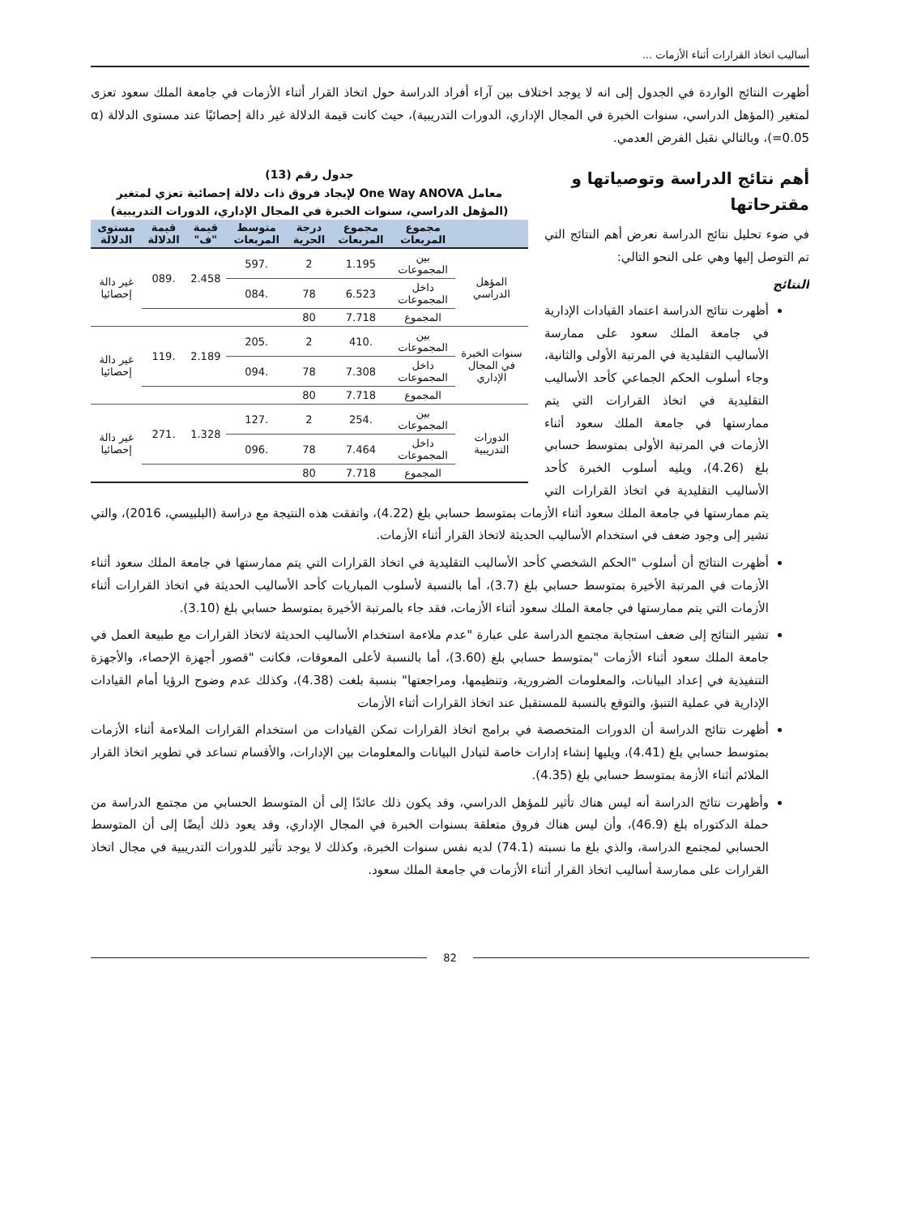أساليب اتخاذ القرارات أثناء الأزمات ...
أظهرت النتائج الواردة في الجدول إلى انه لا يوجد اختلاف بين آراء أفراد الدراسة حول اتخاذ القرار أثناء الأزمات في جامعة الملك سعود تعزى لمتغير (المؤهل الدراسي، سنوات الخبرة في المجال الإداري، الدورات التدريبية)، حيث كانت قيمة الدلالة غير دالة إحصائيًا عند مستوى الدلالة (α =0.05)، وبالتالي نقبل الفرض العدمي.
جدول رقم (13)
معامل One Way ANOVA لإيجاد فروق ذات دلالة إحصائية تعزي لمتغير
(المؤهل الدراسي، سنوات الخبرة في المجال الإداري، الدورات التدريبية)
| | مجموع المربعات | مجموع المربعات | درجة الحرية | متوسط المربعات | قيمة "ف" | قيمة الدلالة | مستوى الدلالة |
| --- | --- | --- | --- | --- | --- | --- | --- |
| المؤهل الدراسي | بين المجموعات | 1.195 | 2 | .597 | 2.458 | .089 | غير دالة إحصائيا |
| | داخل المجموعات | 6.523 | 78 | .084 | | | |
| | المجموع | 7.718 | 80 | | | | |
| سنوات الخبرة في المجال الإداري | بين المجموعات | .410 | 2 | .205 | 2.189 | .119 | غير دالة إحصائيا |
| | داخل المجموعات | 7.308 | 78 | .094 | | | |
| | المجموع | 7.718 | 80 | | | | |
| الدورات التدريبية | بين المجموعات | .254 | 2 | .127 | 1.328 | .271 | غير دالة إحصائيا |
| | داخل المجموعات | 7.464 | 78 | .096 | | | |
| | المجموع | 7.718 | 80 | | | | |
أهم نتائج الدراسة وتوصياتها و مقترحاتها
في ضوء تحليل نتائج الدراسة نعرض أهم النتائج التي تم التوصل إليها وهي على النحو التالي:
النتائج
أظهرت نتائج الدراسة اعتماد القيادات الإدارية في جامعة الملك سعود على ممارسة الأساليب التقليدية في المرتبة الأولى والثانية، وجاء أسلوب الحكم الجماعي كأحد الأساليب التقليدية في اتخاذ القرارات التي يتم ممارستها في جامعة الملك سعود أثناء الأزمات في المرتبة الأولى بمتوسط حسابي بلغ (4.26)، ويليه أسلوب الخبرة كأحد الأساليب التقليدية في اتخاذ القرارات التي يتم ممارستها في جامعة الملك سعود أثناء الأزمات بمتوسط حسابي بلغ (4.22)، واتفقت هذه النتيجة مع دراسة (البلبيسي، 2016)، والتي تشير إلى وجود ضعف في استخدام الأساليب الحديثة لاتخاذ القرار أثناء الأزمات.
أظهرت النتائج أن أسلوب "الحكم الشخصي كأحد الأساليب التقليدية في اتخاذ القرارات التي يتم ممارستها في جامعة الملك سعود أثناء الأزمات في المرتبة الأخيرة بمتوسط حسابي بلغ (3.7)، أما بالنسبة لأسلوب المباريات كأحد الأساليب الحديثة في اتخاذ القرارات أثناء الأزمات التي يتم ممارستها في جامعة الملك سعود أثناء الأزمات، فقد جاء بالمرتبة الأخيرة بمتوسط حسابي بلغ (3.10).
تشير النتائج إلى ضعف استجابة مجتمع الدراسة على عبارة "عدم ملاءمة استخدام الأساليب الحديثة لاتخاذ القرارات مع طبيعة العمل في جامعة الملك سعود أثناء الأزمات "بمتوسط حسابي بلغ (3.60)، أما بالنسبة لأعلى المعوقات، فكانت "قصور أجهزة الإحصاء، والأجهزة التنفيذية في إعداد البيانات، والمعلومات الضرورية، وتنظيمها، ومراجعتها" بنسبة بلغت (4.38)، وكذلك عدم وضوح الرؤيا أمام القيادات الإدارية في عملية التنبؤ، والتوقع بالنسبة للمستقبل عند اتخاذ القرارات أثناء الأزمات
أظهرت نتائج الدراسة أن الدورات المتخصصة في برامج اتخاذ القرارات تمكن القيادات من استخدام القرارات الملاءمة أثناء الأزمات بمتوسط حسابي بلغ (4.41)، ويليها إنشاء إدارات خاصة لتبادل البيانات والمعلومات بين الإدارات، والأقسام تساعد في تطوير اتخاذ القرار الملائم أثناء الأزمة بمتوسط حسابي بلغ (4.35).
وأظهرت نتائج الدراسة أنه ليس هناك تأثير للمؤهل الدراسي، وقد يكون ذلك عائدًا إلى أن المتوسط الحسابي من مجتمع الدراسة من حملة الدكتوراه بلغ (46.9)، وأن ليس هناك فروق متعلقة بسنوات الخبرة في المجال الإداري، وقد يعود ذلك أيضًا إلى أن المتوسط الحسابي لمجتمع الدراسة، والذي بلغ ما نسبته (74.1) لديه نفس سنوات الخبرة، وكذلك لا يوجد تأثير للدورات التدريبية في مجال اتخاذ القرارات على ممارسة أساليب اتخاذ القرار أثناء الأزمات في جامعة الملك سعود.
82